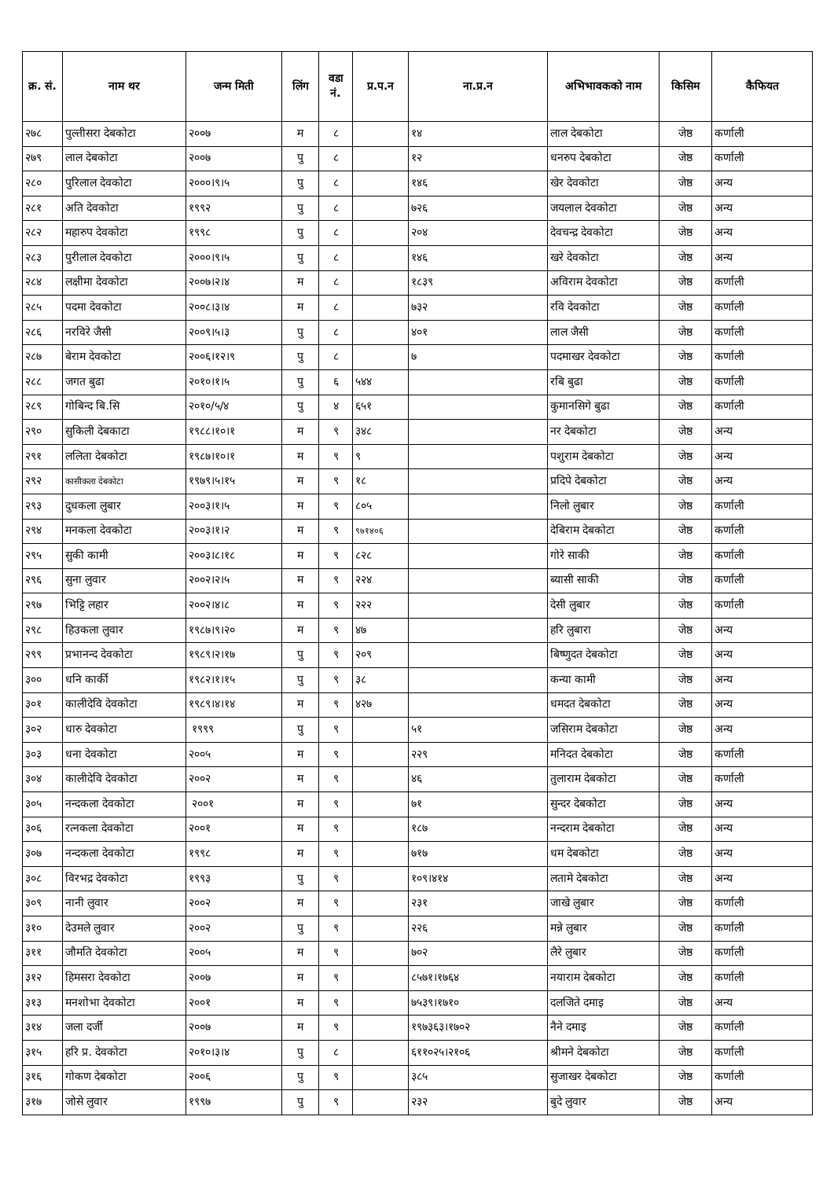| क्र. सं. | नाम थर | जन्म मिती | लिंग | वडा नं. | प्र.प.न | ना.प्र.न | अभिभावकको नाम | किसिम | कैफियत |
| --- | --- | --- | --- | --- | --- | --- | --- | --- | --- |
| २७८ | पुल्तीसरा देबकोटा | २००७ | म | ८ | | १४ | लाल देबकोटा | जेष्ठ | कर्णाली |
| २७९ | लाल देबकाेटा | २००७ | पु | ८ | | १२ | धनरुप देबकोटा | जेष्ठ | कर्णाली |
| २८० | पुरिलाल देवकोटा | २०००।९।५ | पु | ८ | | १४६ | खेर देवकोटा | जेष्ठ | अन्य |
| २८१ | अति देवकोटा | १९९२ | पु | ८ | | ७२६ | जयलाल देवकोटा | जेष्ठ | अन्य |
| २८२ | महारुप देवकोटा | १९९८ | पु | ८ | | २०४ | देवचन्द्र देवकोटा | जेष्ठ | अन्य |
| २८३ | पुरीलाल देवकोटा | २०००।९।५ | पु | ८ | | १४६ | खरे देवकोटा | जेष्ठ | अन्य |
| २८४ | लक्षीमा देवकोटा | २००७।२।४ | म | ८ | | १८३९ | अविराम देवकोटा | जेष्ठ | कर्णाली |
| २८५ | पदमा देवकोटा | २००८।३।४ | म | ८ | | ७३२ | रवि देवकोटा | जेष्ठ | कर्णाली |
| २८६ | नरविरे जैसी | २००९।५।३ | पु | ८ | | ४०१ | लाल जैसी | जेष्ठ | कर्णाली |
| २८७ | बेराम देवकोटा | २००६।१२।९ | पु | ८ | | ७ | पदमाखर देवकोटा | जेष्ठ | कर्णाली |
| २८८ | जगत बुढा | २०१०।१।५ | पु | ६ | ५४४ | | रबि बुढा | जेष्ठ | कर्णाली |
| २८९ | गोबिन्द बि.सि | २०१०/५/४ | पु | ४ | ६५१ | | कुमानसिगे बुढा | जेष्ठ | कर्णाली |
| २९० | सुकिली देबकाटा | १९८८।१०।१ | म | ९ | ३४८ | | नर देबकोटा | जेष्ठ | अन्य |
| २९१ | ललिता देबकोटा | १९८७।१०।१ | म | ९ | ९ | | पशुराम देबकोटा | जेष्ठ | अन्य |
| २९२ | कासीकला देबकोटा | १९७९।५।१५ | म | ९ | १८ | | प्रदिपे देबकोटा | जेष्ठ | अन्य |
| २९३ | दुधकला लुबार | २००३।१।५ | म | ९ | ८०५ | | निलो लुबार | जेष्ठ | कर्णाली |
| २९४ | मनकला देवकोटा | २००३।१।२ | म | ९ | ९७१४०६ | | देबिराम देबकोटा | जेष्ठ | कर्णाली |
| २९५ | सुकी कामी | २००३।८।१८ | म | ९ | ८२८ | | गोरे साकी | जेष्ठ | कर्णाली |
| २९६ | सुना लुवार | २००२।२।५ | म | ९ | २२४ | | ब्यासी साकी | जेष्ठ | कर्णाली |
| २९७ | भिट्टि लहार | २००२।४।८ | म | ९ | २२२ | | देसी लुबार | जेष्ठ | कर्णाली |
| २९८ | हिउकला लुवार | १९८७।९।२० | म | ९ | ४७ | | हरि लुबारा | जेष्ठ | अन्य |
| २९९ | प्रभानन्द देवकोटा | १९८९।२।१७ | पु | ९ | २०९ | | बिष्णुदत देबकोटा | जेष्ठ | अन्य |
| ३०० | धनि कार्की | १९८२।१।१५ | पु | ९ | ३८ | | कन्या कामी | जेष्ठ | अन्य |
| ३०१ | कालीदेवि देवकोटा | १९८९।४।१४ | म | ९ | ४२७ | | धमदत देबकोटा | जेष्ठ | अन्य |
| ३०२ | धारु देवकोटा | १९९९ | पु | ९ | | ५१ | जसिराम देबकोटा | जेष्ठ | अन्य |
| ३०३ | धना देवकोटा | २००५ | म | ९ | | २२९ | मनिदत देबकोटा | जेष्ठ | कर्णाली |
| ३०४ | कालीदेवि देवकोटा | २००२ | म | ९ | | ४६ | तुलाराम देबकोटा | जेष्ठ | कर्णाली |
| ३०५ | नन्दकला देवकोटा | २००१ | म | ९ | | ७१ | सुन्दर देबकोटा | जेष्ठ | अन्य |
| ३०६ | रत्नकला देवकोटा | २००१ | म | ९ | | १८७ | नन्दराम देबकोटा | जेष्ठ | अन्य |
| ३०७ | नन्दकला देवकोटा | १९९८ | म | ९ | | ७१७ | धम देबकोटा | जेष्ठ | अन्य |
| ३०८ | विरभद्र देवकोटा | १९९३ | पु | ९ | | १०९।४१४ | लतामे देबकोटा | जेष्ठ | अन्य |
| ३०९ | नानी लुवार | २००२ | म | ९ | | २३१ | जाखे लुबार | जेष्ठ | कर्णाली |
| ३१० | देउमले लुवार | २००२ | पु | ९ | | २२६ | मन्ने लुबार | जेष्ठ | कर्णाली |
| ३११ | जौमति देवकोटा | २००५ | म | ९ | | ७०२ | लैरे लुबार | जेष्ठ | कर्णाली |
| ३१२ | हिमसरा देवकोटा | २००७ | म | ९ | | ८५७१।१७६४ | नयाराम देबकोटा | जेष्ठ | कर्णाली |
| ३१३ | मनशोभा देवकोटा | २००१ | म | ९ | | ७५३९।१७१० | दलजिते दमाइ | जेष्ठ | अन्य |
| ३१४ | जला दर्जी | २००७ | म | ९ | | १९७३६३।१७०२ | नैने दमाइ | जेष्ठ | कर्णाली |
| ३१५ | हरि प्र. देवकोटा | २०१०।३।४ | पु | ८ | | ६११०२५।२१०६ | श्रीमने देबकोटा | जेष्ठ | कर्णाली |
| ३१६ | गोकण देबकोटा | २००६ | पु | ९ | | ३८५ | सुजाखर देबकोटा | जेष्ठ | कर्णाली |
| ३१७ | जोसे लुवार | १९९७ | पु | ९ | | २३२ | बुदे लुवार | जेष्ठ | अन्य |